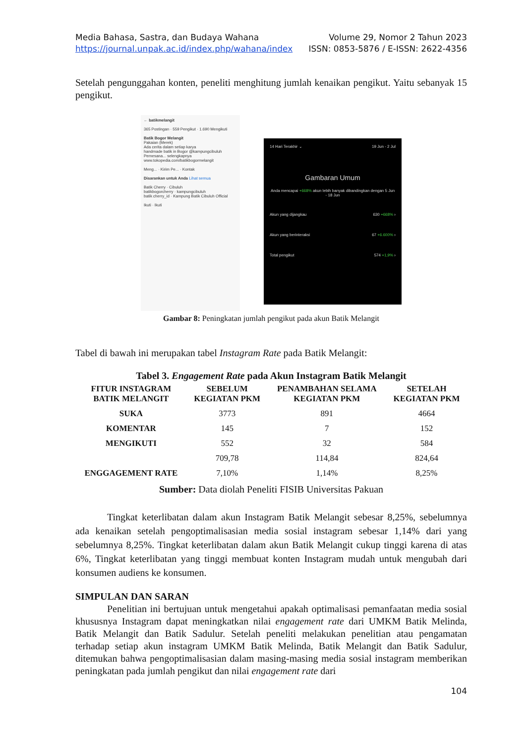Media Bahasa, Sastra, dan Budaya Wahana Volume 29, Nomor 2 Tahun 2023
https://journal.unpak.ac.id/index.php/wahana/index ISSN: 0853-5876 / E-ISSN: 2622-4356
Setelah pengunggahan konten, peneliti menghitung jumlah kenaikan pengikut. Yaitu sebanyak 15 pengikut.
← batikmelangit
365 Postingan · 559 Pengikut · 1.690 Mengikuti
Batik Bogor Melangit
Pakaian (Merek)
Ada cerita dalam setiap karya
handmade batik in Bogor @kampungcibuluh
Pemesana... selengkapnya
www.tokopedia.com/batikbogormelangit
Meng... · Kirim Pe... · Kontak
Disarankan untuk Anda Lihat semua
Batik Cherry · Cibuluh
batikbogorcherry · kampungcibuluh
batik cherry_id · Kampung Batik Cibuluh Official
Ikuti · Ikuti
14 Hari Terakhir ⌄ 19 Jun - 2 Jul
Gambaran Umum
Anda mencapai +668% akun lebih banyak dibandingkan dengan 5 Jun - 18 Jun
Akun yang dijangkau 630 +668% ›
Akun yang berinteraksi 67 +6.600% ›
Total pengikut 574 +1,9% ›
Gambar 8: Peningkatan jumlah pengikut pada akun Batik Melangit
Tabel di bawah ini merupakan tabel Instagram Rate pada Batik Melangit:
Tabel 3. Engagement Rate pada Akun Instagram Batik Melangit
| FITUR INSTAGRAM BATIK MELANGIT | SEBELUM KEGIATAN PKM | PENAMBAHAN SELAMA KEGIATAN PKM | SETELAH KEGIATAN PKM |
| --- | --- | --- | --- |
| SUKA | 3773 | 891 | 4664 |
| KOMENTAR | 145 | 7 | 152 |
| MENGIKUTI | 552 | 32 | 584 |
| | 709,78 | 114,84 | 824,64 |
| ENGGAGEMENT RATE | 7,10% | 1,14% | 8,25% |
Sumber: Data diolah Peneliti FISIB Universitas Pakuan
Tingkat keterlibatan dalam akun Instagram Batik Melangit sebesar 8,25%, sebelumnya ada kenaikan setelah pengoptimalisasian media sosial instagram sebesar 1,14% dari yang sebelumnya 8,25%. Tingkat keterlibatan dalam akun Batik Melangit cukup tinggi karena di atas 6%, Tingkat keterlibatan yang tinggi membuat konten Instagram mudah untuk mengubah dari konsumen audiens ke konsumen.
SIMPULAN DAN SARAN
Penelitian ini bertujuan untuk mengetahui apakah optimalisasi pemanfaatan media sosial khususnya Instagram dapat meningkatkan nilai engagement rate dari UMKM Batik Melinda, Batik Melangit dan Batik Sadulur. Setelah peneliti melakukan penelitian atau pengamatan terhadap setiap akun instagram UMKM Batik Melinda, Batik Melangit dan Batik Sadulur, ditemukan bahwa pengoptimalisasian dalam masing-masing media sosial instagram memberikan peningkatan pada jumlah pengikut dan nilai engagement rate dari
104